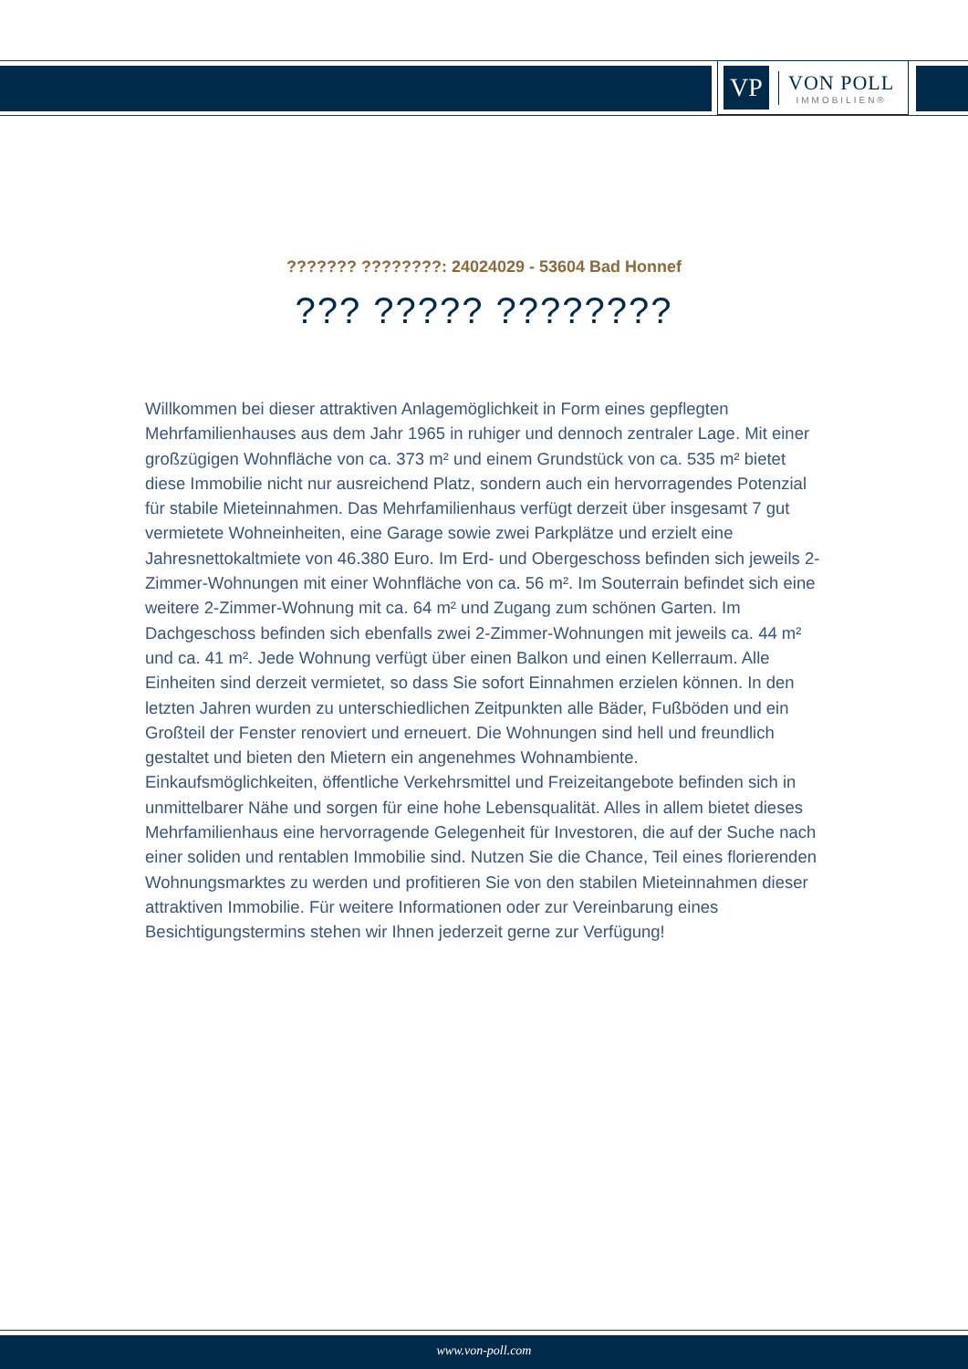VP
VON POLL
IMMOBILIEN®
??????? ????????: 24024029 - 53604 Bad Honnef
??? ????? ????????
Willkommen bei dieser attraktiven Anlagemöglichkeit in Form eines gepflegten Mehrfamilienhauses aus dem Jahr 1965 in ruhiger und dennoch zentraler Lage. Mit einer großzügigen Wohnfläche von ca. 373 m² und einem Grundstück von ca. 535 m² bietet diese Immobilie nicht nur ausreichend Platz, sondern auch ein hervorragendes Potenzial für stabile Mieteinnahmen. Das Mehrfamilienhaus verfügt derzeit über insgesamt 7 gut vermietete Wohneinheiten, eine Garage sowie zwei Parkplätze und erzielt eine Jahresnettokaltmiete von 46.380 Euro. Im Erd- und Obergeschoss befinden sich jeweils 2-Zimmer-Wohnungen mit einer Wohnfläche von ca. 56 m². Im Souterrain befindet sich eine weitere 2-Zimmer-Wohnung mit ca. 64 m² und Zugang zum schönen Garten. Im Dachgeschoss befinden sich ebenfalls zwei 2-Zimmer-Wohnungen mit jeweils ca. 44 m² und ca. 41 m². Jede Wohnung verfügt über einen Balkon und einen Kellerraum. Alle Einheiten sind derzeit vermietet, so dass Sie sofort Einnahmen erzielen können. In den letzten Jahren wurden zu unterschiedlichen Zeitpunkten alle Bäder, Fußböden und ein Großteil der Fenster renoviert und erneuert. Die Wohnungen sind hell und freundlich gestaltet und bieten den Mietern ein angenehmes Wohnambiente.
Einkaufsmöglichkeiten, öffentliche Verkehrsmittel und Freizeitangebote befinden sich in unmittelbarer Nähe und sorgen für eine hohe Lebensqualität. Alles in allem bietet dieses Mehrfamilienhaus eine hervorragende Gelegenheit für Investoren, die auf der Suche nach einer soliden und rentablen Immobilie sind. Nutzen Sie die Chance, Teil eines florierenden Wohnungsmarktes zu werden und profitieren Sie von den stabilen Mieteinnahmen dieser attraktiven Immobilie. Für weitere Informationen oder zur Vereinbarung eines Besichtigungstermins stehen wir Ihnen jederzeit gerne zur Verfügung!
www.von-poll.com